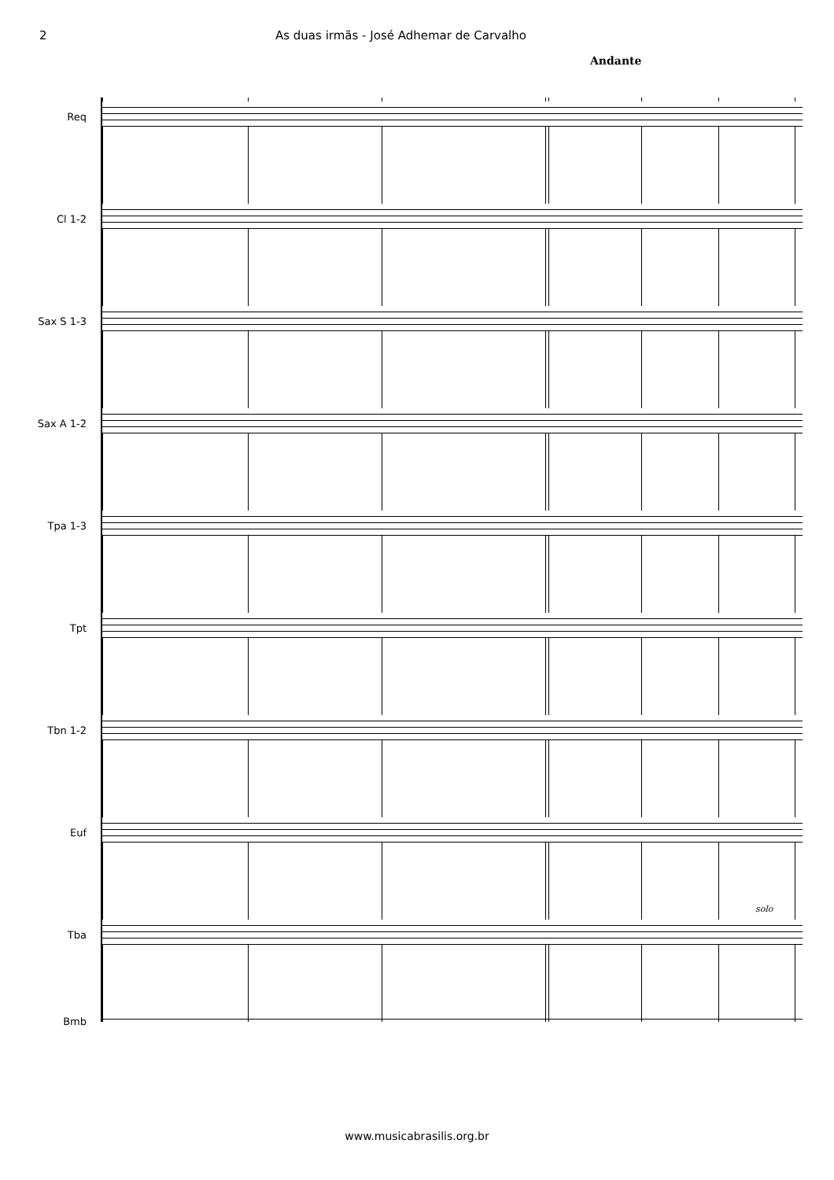2 As duas irmãs - José Adhemar de Carvalho
Andante
Req
Cl 1-2
Sax S 1-3
Sax A 1-2
Tpa 1-3
Tpt
Tbn 1-2
Euf
solo
Tba
Bmb
www.musicabrasilis.org.br